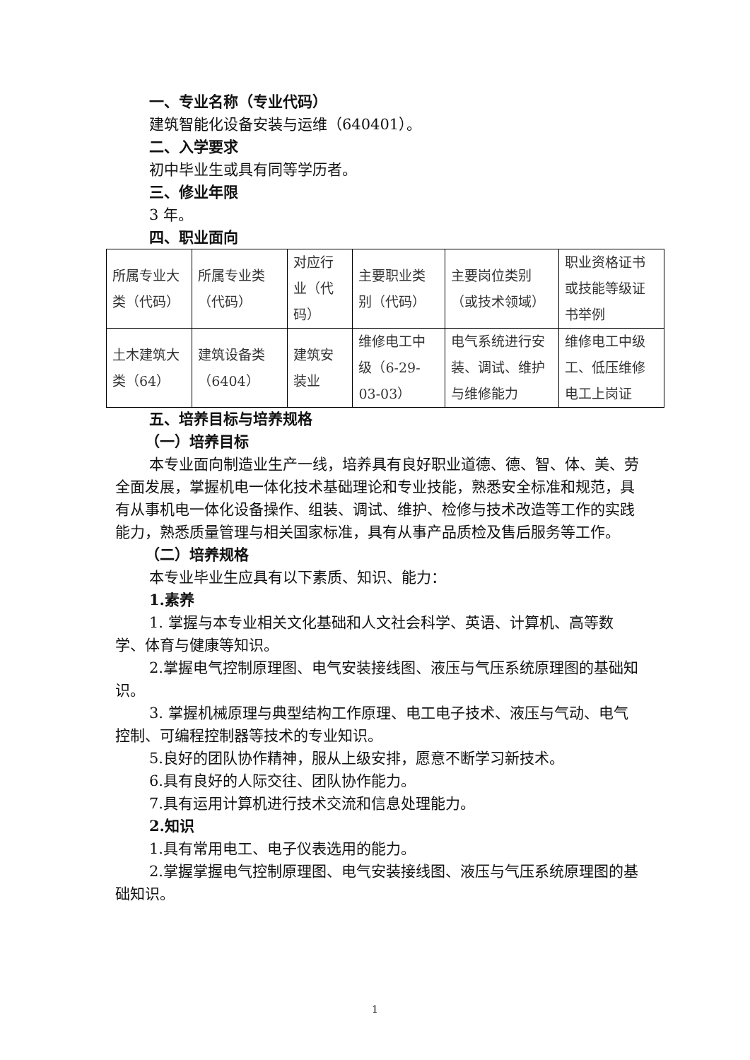一、专业名称（专业代码）
建筑智能化设备安装与运维（640401）。
二、入学要求
初中毕业生或具有同等学历者。
三、修业年限
3 年。
四、职业面向
| 所属专业大类（代码） | 所属专业类（代码） | 对应行业（代码） | 主要职业类别（代码） | 主要岗位类别（或技术领域） | 职业资格证书或技能等级证书举例 |
| 土木建筑大类（64） | 建筑设备类（6404） | 建筑安装业 | 维修电工中级（6-29-03-03） | 电气系统进行安装、调试、维护与维修能力 | 维修电工中级工、低压维修电工上岗证 |
五、培养目标与培养规格
（一）培养目标
本专业面向制造业生产一线，培养具有良好职业道德、德、智、体、美、劳全面发展，掌握机电一体化技术基础理论和专业技能，熟悉安全标准和规范，具有从事机电一体化设备操作、组装、调试、维护、检修与技术改造等工作的实践能力，熟悉质量管理与相关国家标准，具有从事产品质检及售后服务等工作。
（二）培养规格
本专业毕业生应具有以下素质、知识、能力：
1.素养
1. 掌握与本专业相关文化基础和人文社会科学、英语、计算机、高等数学、体育与健康等知识。
2.掌握电气控制原理图、电气安装接线图、液压与气压系统原理图的基础知识。
3. 掌握机械原理与典型结构工作原理、电工电子技术、液压与气动、电气控制、可编程控制器等技术的专业知识。
5.良好的团队协作精神，服从上级安排，愿意不断学习新技术。
6.具有良好的人际交往、团队协作能力。
7.具有运用计算机进行技术交流和信息处理能力。
2.知识
1.具有常用电工、电子仪表选用的能力。
2.掌握掌握电气控制原理图、电气安装接线图、液压与气压系统原理图的基础知识。
1